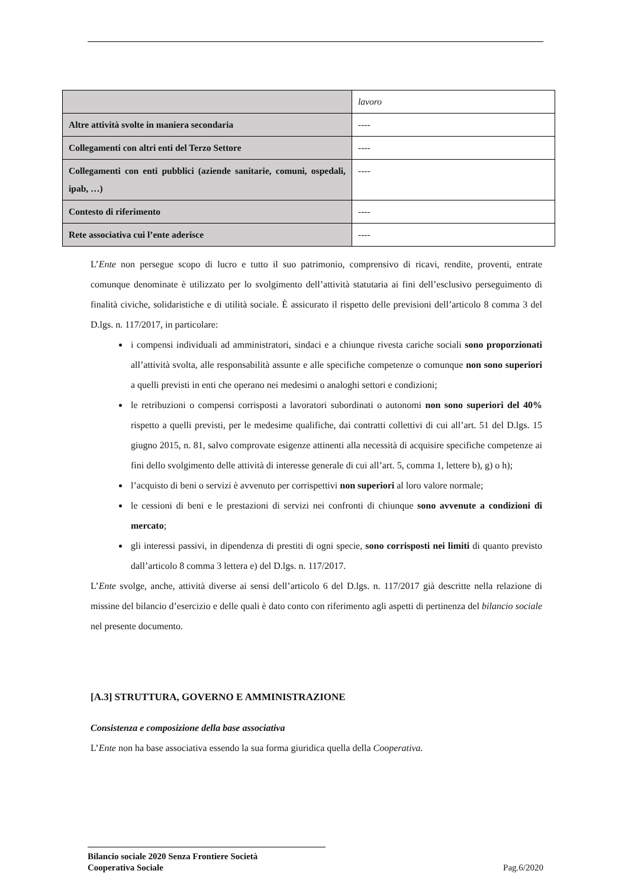| | lavoro |
| Altre attività svolte in maniera secondaria | ---- |
| Collegamenti con altri enti del Terzo Settore | ---- |
| Collegamenti con enti pubblici (aziende sanitarie, comuni, ospedali, ipab, …) | ---- |
| Contesto di riferimento | ---- |
| Rete associativa cui l’ente aderisce | ---- |
L’Ente non persegue scopo di lucro e tutto il suo patrimonio, comprensivo di ricavi, rendite, proventi, entrate comunque denominate è utilizzato per lo svolgimento dell’attività statutaria ai fini dell’esclusivo perseguimento di finalità civiche, solidaristiche e di utilità sociale. È assicurato il rispetto delle previsioni dell’articolo 8 comma 3 del D.lgs. n. 117/2017, in particolare:
i compensi individuali ad amministratori, sindaci e a chiunque rivesta cariche sociali sono proporzionati all’attività svolta, alle responsabilità assunte e alle specifiche competenze o comunque non sono superiori a quelli previsti in enti che operano nei medesimi o analoghi settori e condizioni;
le retribuzioni o compensi corrisposti a lavoratori subordinati o autonomi non sono superiori del 40% rispetto a quelli previsti, per le medesime qualifiche, dai contratti collettivi di cui all’art. 51 del D.lgs. 15 giugno 2015, n. 81, salvo comprovate esigenze attinenti alla necessità di acquisire specifiche competenze ai fini dello svolgimento delle attività di interesse generale di cui all’art. 5, comma 1, lettere b), g) o h);
l’acquisto di beni o servizi è avvenuto per corrispettivi non superiori al loro valore normale;
le cessioni di beni e le prestazioni di servizi nei confronti di chiunque sono avvenute a condizioni di mercato;
gli interessi passivi, in dipendenza di prestiti di ogni specie, sono corrisposti nei limiti di quanto previsto dall’articolo 8 comma 3 lettera e) del D.lgs. n. 117/2017.
L’Ente svolge, anche, attività diverse ai sensi dell’articolo 6 del D.lgs. n. 117/2017 già descritte nella relazione di missine del bilancio d’esercizio e delle quali è dato conto con riferimento agli aspetti di pertinenza del bilancio sociale nel presente documento.
[A.3] STRUTTURA, GOVERNO E AMMINISTRAZIONE
Consistenza e composizione della base associativa
L’Ente non ha base associativa essendo la sua forma giuridica quella della Cooperativa.
Bilancio sociale 2020 Senza Frontiere Società
Cooperativa Sociale Pag.6/2020